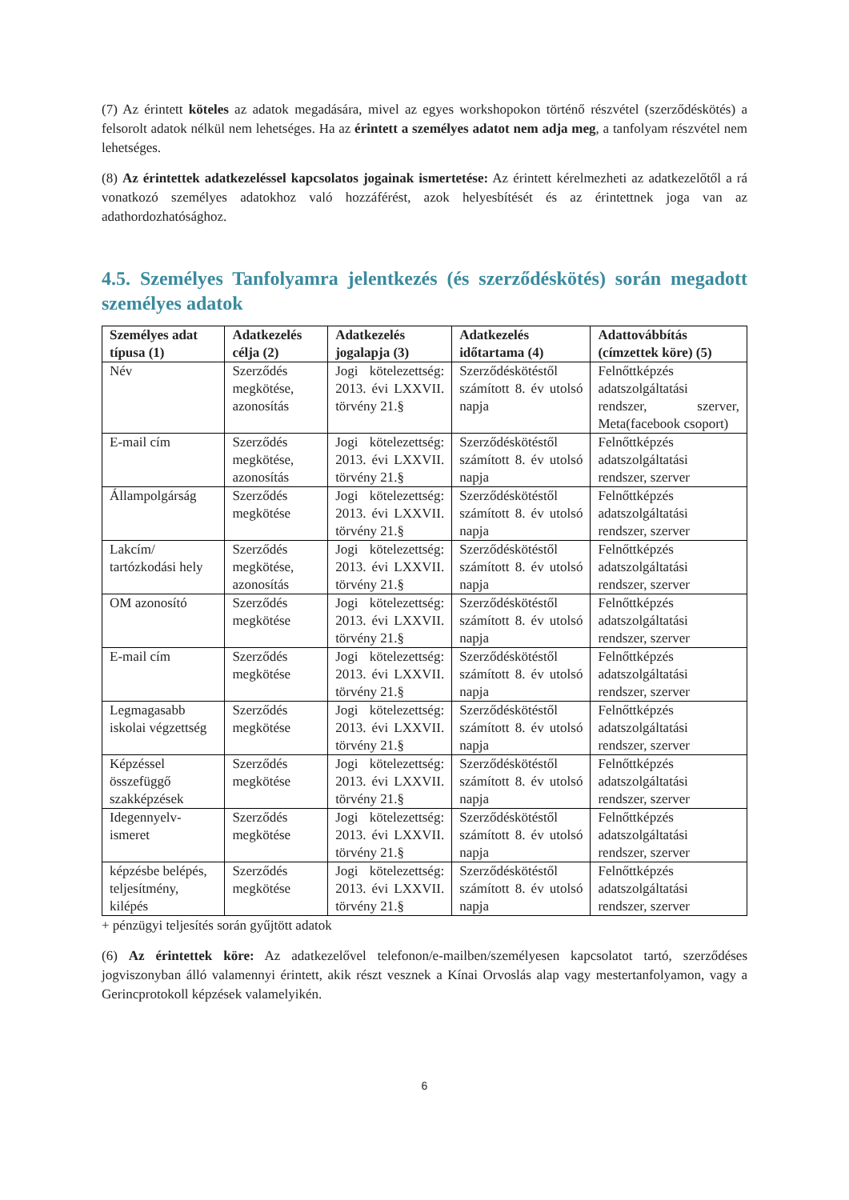(7) Az érintett köteles az adatok megadására, mivel az egyes workshopokon történő részvétel (szerződéskötés) a felsorolt adatok nélkül nem lehetséges. Ha az érintett a személyes adatot nem adja meg, a tanfolyam részvétel nem lehetséges.
(8) Az érintettek adatkezeléssel kapcsolatos jogainak ismertetése: Az érintett kérelmezheti az adatkezelőtől a rá vonatkozó személyes adatokhoz való hozzáférést, azok helyesbítését és az érintettnek joga van az adathordozhatósághoz.
4.5. Személyes Tanfolyamra jelentkezés (és szerződéskötés) során megadott személyes adatok
| Személyes adat típusa (1) | Adatkezelés célja (2) | Adatkezelés jogalapja (3) | Adatkezelés időtartama (4) | Adattovábbítás (címzettek köre) (5) |
| --- | --- | --- | --- | --- |
| Név | Szerződés megkötése, azonosítás | Jogi kötelezettség: 2013. évi LXXVII. törvény 21.§ | Szerződéskötéstől számított 8. év utolsó napja | Felnőttképzés adatszolgáltatási rendszer, szerver, Meta(facebook csoport) |
| E-mail cím | Szerződés megkötése, azonosítás | Jogi kötelezettség: 2013. évi LXXVII. törvény 21.§ | Szerződéskötéstől számított 8. év utolsó napja | Felnőttképzés adatszolgáltatási rendszer, szerver |
| Állampolgárság | Szerződés megkötése | Jogi kötelezettség: 2013. évi LXXVII. törvény 21.§ | Szerződéskötéstől számított 8. év utolsó napja | Felnőttképzés adatszolgáltatási rendszer, szerver |
| Lakcím/ tartózkodási hely | Szerződés megkötése, azonosítás | Jogi kötelezettség: 2013. évi LXXVII. törvény 21.§ | Szerződéskötéstől számított 8. év utolsó napja | Felnőttképzés adatszolgáltatási rendszer, szerver |
| OM azonosító | Szerződés megkötése | Jogi kötelezettség: 2013. évi LXXVII. törvény 21.§ | Szerződéskötéstől számított 8. év utolsó napja | Felnőttképzés adatszolgáltatási rendszer, szerver |
| E-mail cím | Szerződés megkötése | Jogi kötelezettség: 2013. évi LXXVII. törvény 21.§ | Szerződéskötéstől számított 8. év utolsó napja | Felnőttképzés adatszolgáltatási rendszer, szerver |
| Legmagasabb iskolai végzettség | Szerződés megkötése | Jogi kötelezettség: 2013. évi LXXVII. törvény 21.§ | Szerződéskötéstől számított 8. év utolsó napja | Felnőttképzés adatszolgáltatási rendszer, szerver |
| Képzéssel összefüggő szakképzések | Szerződés megkötése | Jogi kötelezettség: 2013. évi LXXVII. törvény 21.§ | Szerződéskötéstől számított 8. év utolsó napja | Felnőttképzés adatszolgáltatási rendszer, szerver |
| Idegennyelv-ismeret | Szerződés megkötése | Jogi kötelezettség: 2013. évi LXXVII. törvény 21.§ | Szerződéskötéstől számított 8. év utolsó napja | Felnőttképzés adatszolgáltatási rendszer, szerver |
| képzésbe belépés, teljesítmény, kilépés | Szerződés megkötése | Jogi kötelezettség: 2013. évi LXXVII. törvény 21.§ | Szerződéskötéstől számított 8. év utolsó napja | Felnőttképzés adatszolgáltatási rendszer, szerver |
+ pénzügyi teljesítés során gyűjtött adatok
(6) Az érintettek köre: Az adatkezelővel telefonon/e-mailben/személyesen kapcsolatot tartó, szerződéses jogviszonyban álló valamennyi érintett, akik részt vesznek a Kínai Orvoslás alap vagy mestertanfolyamon, vagy a Gerincprotokoll képzések valamelyikén.
6